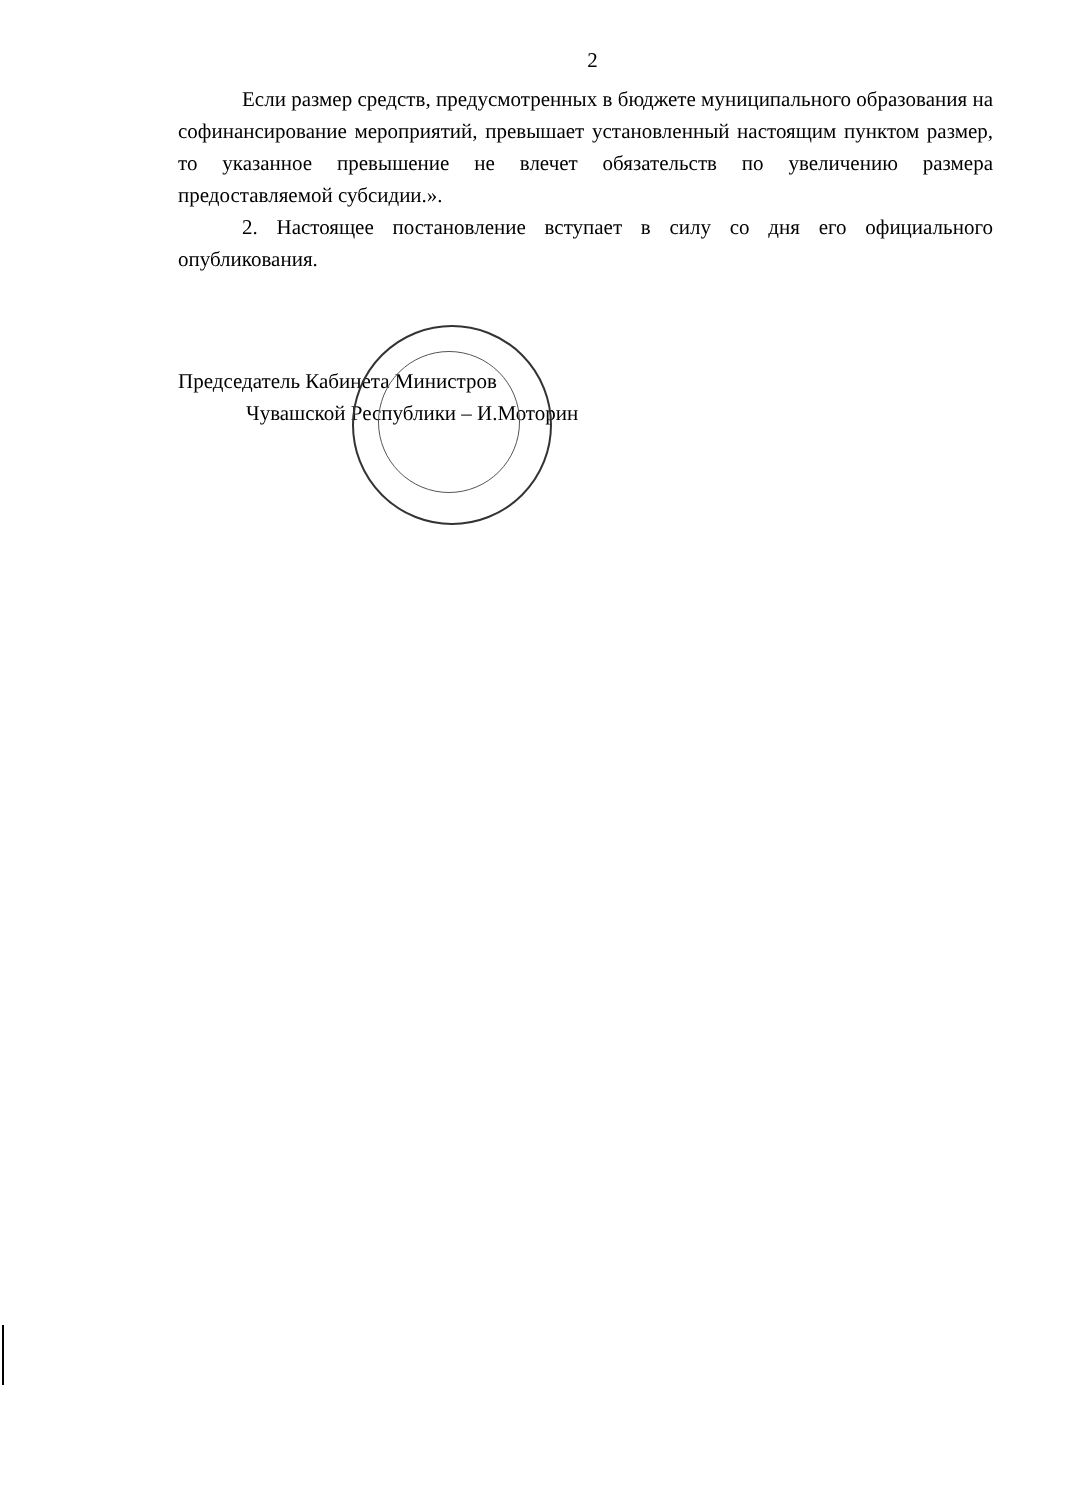2
Если размер средств, предусмотренных в бюджете муниципального образования на софинансирование мероприятий, превышает установленный настоящим пунктом размер, то указанное превышение не влечет обязательств по увеличению размера предоставляемой субсидии.».
2. Настоящее постановление вступает в силу со дня его официального опубликования.
Председатель Кабинета Министров
Чувашской Республики – И.Моторин